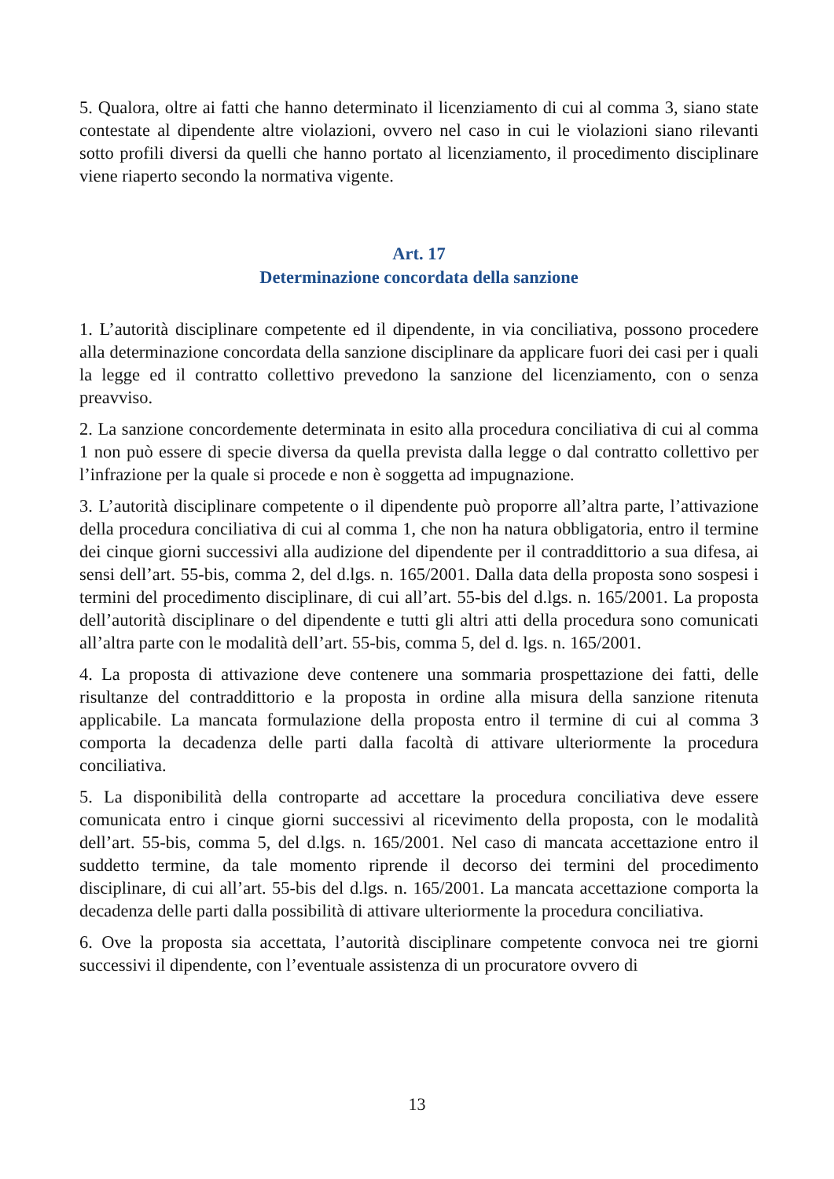5. Qualora, oltre ai fatti che hanno determinato il licenziamento di cui al comma 3, siano state contestate al dipendente altre violazioni, ovvero nel caso in cui le violazioni siano rilevanti sotto profili diversi da quelli che hanno portato al licenziamento, il procedimento disciplinare viene riaperto secondo la normativa vigente.
Art. 17
Determinazione concordata della sanzione
1. L’autorità disciplinare competente ed il dipendente, in via conciliativa, possono procedere alla determinazione concordata della sanzione disciplinare da applicare fuori dei casi per i quali la legge ed il contratto collettivo prevedono la sanzione del licenziamento, con o senza preavviso.
2. La sanzione concordemente determinata in esito alla procedura conciliativa di cui al comma 1 non può essere di specie diversa da quella prevista dalla legge o dal contratto collettivo per l’infrazione per la quale si procede e non è soggetta ad impugnazione.
3. L’autorità disciplinare competente o il dipendente può proporre all’altra parte, l’attivazione della procedura conciliativa di cui al comma 1, che non ha natura obbligatoria, entro il termine dei cinque giorni successivi alla audizione del dipendente per il contraddittorio a sua difesa, ai sensi dell’art. 55-bis, comma 2, del d.lgs. n. 165/2001. Dalla data della proposta sono sospesi i termini del procedimento disciplinare, di cui all’art. 55-bis del d.lgs. n. 165/2001. La proposta dell’autorità disciplinare o del dipendente e tutti gli altri atti della procedura sono comunicati all’altra parte con le modalità dell’art. 55-bis, comma 5, del d. lgs. n. 165/2001.
4. La proposta di attivazione deve contenere una sommaria prospettazione dei fatti, delle risultanze del contraddittorio e la proposta in ordine alla misura della sanzione ritenuta applicabile. La mancata formulazione della proposta entro il termine di cui al comma 3 comporta la decadenza delle parti dalla facoltà di attivare ulteriormente la procedura conciliativa.
5. La disponibilità della controparte ad accettare la procedura conciliativa deve essere comunicata entro i cinque giorni successivi al ricevimento della proposta, con le modalità dell’art. 55-bis, comma 5, del d.lgs. n. 165/2001. Nel caso di mancata accettazione entro il suddetto termine, da tale momento riprende il decorso dei termini del procedimento disciplinare, di cui all’art. 55-bis del d.lgs. n. 165/2001. La mancata accettazione comporta la decadenza delle parti dalla possibilità di attivare ulteriormente la procedura conciliativa.
6. Ove la proposta sia accettata, l’autorità disciplinare competente convoca nei tre giorni successivi il dipendente, con l’eventuale assistenza di un procuratore ovvero di
13